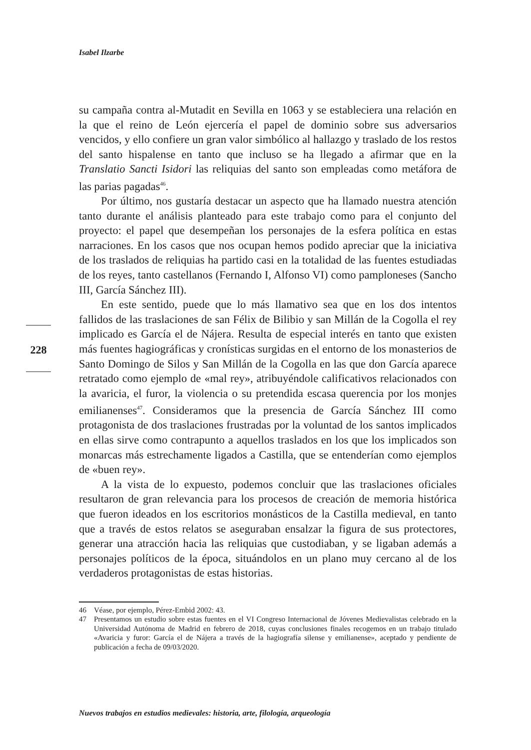Isabel Ilzarbe
su campaña contra al-Mutadit en Sevilla en 1063 y se estableciera una relación en la que el reino de León ejercería el papel de dominio sobre sus adversarios vencidos, y ello confiere un gran valor simbólico al hallazgo y traslado de los restos del santo hispalense en tanto que incluso se ha llegado a afirmar que en la Translatio Sancti Isidori las reliquias del santo son empleadas como metáfora de las parias pagadas<sup>46</sup>.
Por último, nos gustaría destacar un aspecto que ha llamado nuestra atención tanto durante el análisis planteado para este trabajo como para el conjunto del proyecto: el papel que desempeñan los personajes de la esfera política en estas narraciones. En los casos que nos ocupan hemos podido apreciar que la iniciativa de los traslados de reliquias ha partido casi en la totalidad de las fuentes estudiadas de los reyes, tanto castellanos (Fernando I, Alfonso VI) como pamploneses (Sancho III, García Sánchez III).
En este sentido, puede que lo más llamativo sea que en los dos intentos fallidos de las traslaciones de san Félix de Bilibio y san Millán de la Cogolla el rey implicado es García el de Nájera. Resulta de especial interés en tanto que existen más fuentes hagiográficas y cronísticas surgidas en el entorno de los monasterios de Santo Domingo de Silos y San Millán de la Cogolla en las que don García aparece retratado como ejemplo de «mal rey», atribuyéndole calificativos relacionados con la avaricia, el furor, la violencia o su pretendida escasa querencia por los monjes emilianenses<sup>47</sup>. Consideramos que la presencia de García Sánchez III como protagonista de dos traslaciones frustradas por la voluntad de los santos implicados en ellas sirve como contrapunto a aquellos traslados en los que los implicados son monarcas más estrechamente ligados a Castilla, que se entenderían como ejemplos de «buen rey».
A la vista de lo expuesto, podemos concluir que las traslaciones oficiales resultaron de gran relevancia para los procesos de creación de memoria histórica que fueron ideados en los escritorios monásticos de la Castilla medieval, en tanto que a través de estos relatos se aseguraban ensalzar la figura de sus protectores, generar una atracción hacia las reliquias que custodiaban, y se ligaban además a personajes políticos de la época, situándolos en un plano muy cercano al de los verdaderos protagonistas de estas historias.
228
46 Véase, por ejemplo, Pérez-Embid 2002: 43.
47 Presentamos un estudio sobre estas fuentes en el VI Congreso Internacional de Jóvenes Medievalistas celebrado en la Universidad Autónoma de Madrid en febrero de 2018, cuyas conclusiones finales recogemos en un trabajo titulado «Avaricia y furor: García el de Nájera a través de la hagiografía silense y emilianense», aceptado y pendiente de publicación a fecha de 09/03/2020.
Nuevos trabajos en estudios medievales: historia, arte, filología, arqueología